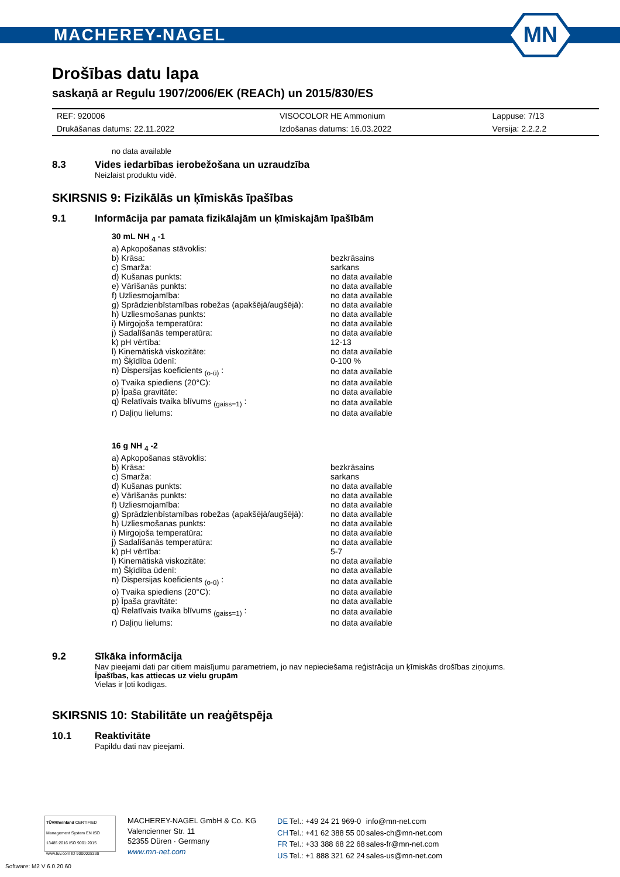MACHEREY-NAGEL
MN
Drošības datu lapa
saskaņā ar Regulu 1907/2006/EK (REACh) un 2015/830/ES
| REF: 920006 | VISOCOLOR HE Ammonium | Lappuse: 7/13 |
| Drukāšanas datums: 22.11.2022 | Izdošanas datums: 16.03.2022 | Versija: 2.2.2.2 |
no data available
8.3 Vides iedarbības ierobežošana un uzraudzība
Neizlaist produktu vidē.
SKIRSNIS 9: Fizikālās un ķīmiskās īpašības
9.1 Informācija par pamata fizikālajām un ķīmiskajām īpašībām
| 30 mL NH <sub>4</sub> -1 | |
| a) Apkopošanas stāvoklis: | |
| b) Krāsa: | bezkrāsains |
| c) Smarža: | sarkans |
| d) Kušanas punkts: | no data available |
| e) Vārīšanās punkts: | no data available |
| f) Uzliesmojamība: | no data available |
| g) Sprādzienbīstamības robežas (apakšējā/augšējā): | no data available |
| h) Uzliesmošanas punkts: | no data available |
| i) Mirgojoša temperatūra: | no data available |
| j) Sadalīšanās temperatūra: | no data available |
| k) pH vērtība: | 12-13 |
| l) Kinemātiskā viskozitāte: | no data available |
| m) Šķīdība ūdenī: | 0-100 % |
| n) Dispersijas koeficients <sub>(o-ū)</sub> : | no data available |
| o) Tvaika spiediens (20°C): | no data available |
| p) Īpaša gravitāte: | no data available |
| q) Relatīvais tvaika blīvums <sub>(gaiss=1)</sub> : | no data available |
| r) Daļiņu lielums: | no data available |
| 16 g NH <sub>4</sub> -2 | |
| a) Apkopošanas stāvoklis: | |
| b) Krāsa: | bezkrāsains |
| c) Smarža: | sarkans |
| d) Kušanas punkts: | no data available |
| e) Vārīšanās punkts: | no data available |
| f) Uzliesmojamība: | no data available |
| g) Sprādzienbīstamības robežas (apakšējā/augšējā): | no data available |
| h) Uzliesmošanas punkts: | no data available |
| i) Mirgojoša temperatūra: | no data available |
| j) Sadalīšanās temperatūra: | no data available |
| k) pH vērtība: | 5-7 |
| l) Kinemātiskā viskozitāte: | no data available |
| m) Šķīdība ūdenī: | no data available |
| n) Dispersijas koeficients <sub>(o-ū)</sub> : | no data available |
| o) Tvaika spiediens (20°C): | no data available |
| p) Īpaša gravitāte: | no data available |
| q) Relatīvais tvaika blīvums <sub>(gaiss=1)</sub> : | no data available |
| r) Daļiņu lielums: | no data available |
9.2 Sīkāka informācija
Nav pieejami dati par citiem maisījumu parametriem, jo nav nepieciešama reģistrācija un ķīmiskās drošības ziņojums.
Īpašības, kas attiecas uz vielu grupām
Vielas ir ļoti kodīgas.
SKIRSNIS 10: Stabilitāte un reaģētspēja
10.1 Reaktivitāte
Papildu dati nav pieejami.
TÜVRheinland CERTIFIED
Management System EN ISO 13485:2016 ISO 9001:2015
www.tuv.com ID 9000008338
MACHEREY-NAGEL GmbH & Co. KG
Valencienner Str. 11
52355 Düren · Germany
www.mn-net.com
| DE | Tel.: +49 24 21 969-0 | info@mn-net.com |
| CH | Tel.: +41 62 388 55 00 | sales-ch@mn-net.com |
| FR | Tel.: +33 388 68 22 68 | sales-fr@mn-net.com |
| US | Tel.: +1 888 321 62 24 | sales-us@mn-net.com |
Software: M2 V 6.0.20.60